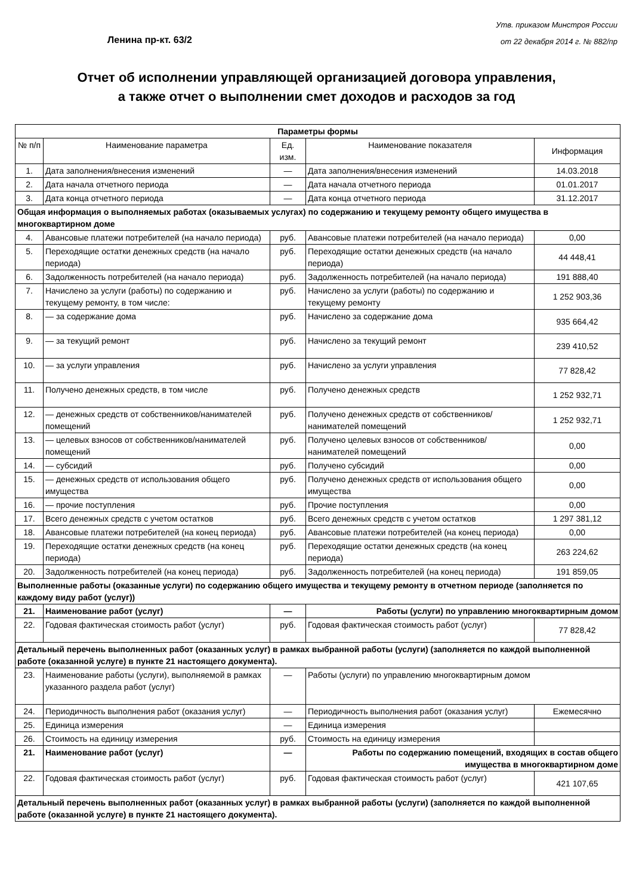Ленина пр-кт. 63/2
Утв. приказом Минстроя России
от 22 декабря 2014 г. № 882/пр
Отчет об исполнении управляющей организацией договора управления,
а также отчет о выполнении смет доходов и расходов за год
| Параметры формы | | | | |
| № п/п | Наименование параметра | Ед. изм. | Наименование показателя | Информация |
| 1. | Дата заполнения/внесения изменений | — | Дата заполнения/внесения изменений | 14.03.2018 |
| 2. | Дата начала отчетного периода | — | Дата начала отчетного периода | 01.01.2017 |
| 3. | Дата конца отчетного периода | — | Дата конца отчетного периода | 31.12.2017 |
| Общая информация о выполняемых работах (оказываемых услугах) по содержанию и текущему ремонту общего имущества в многоквартирном доме | | | | |
| 4. | Авансовые платежи потребителей (на начало периода) | руб. | Авансовые платежи потребителей (на начало периода) | 0,00 |
| 5. | Переходящие остатки денежных средств (на начало периода) | руб. | Переходящие остатки денежных средств (на начало периода) | 44 448,41 |
| 6. | Задолженность потребителей (на начало периода) | руб. | Задолженность потребителей (на начало периода) | 191 888,40 |
| 7. | Начислено за услуги (работы) по содержанию и текущему ремонту, в том числе: | руб. | Начислено за услуги (работы) по содержанию и текущему ремонту | 1 252 903,36 |
| 8. | — за содержание дома | руб. | Начислено за содержание дома | 935 664,42 |
| 9. | — за текущий ремонт | руб. | Начислено за текущий ремонт | 239 410,52 |
| 10. | — за услуги управления | руб. | Начислено за услуги управления | 77 828,42 |
| 11. | Получено денежных средств, в том числе | руб. | Получено денежных средств | 1 252 932,71 |
| 12. | — денежных средств от собственников/нанимателей помещений | руб. | Получено денежных средств от собственников/нанимателей помещений | 1 252 932,71 |
| 13. | — целевых взносов от собственников/нанимателей помещений | руб. | Получено целевых взносов от собственников/нанимателей помещений | 0,00 |
| 14. | — субсидий | руб. | Получено субсидий | 0,00 |
| 15. | — денежных средств от использования общего имущества | руб. | Получено денежных средств от использования общего имущества | 0,00 |
| 16. | — прочие поступления | руб. | Прочие поступления | 0,00 |
| 17. | Всего денежных средств с учетом остатков | руб. | Всего денежных средств с учетом остатков | 1 297 381,12 |
| 18. | Авансовые платежи потребителей (на конец периода) | руб. | Авансовые платежи потребителей (на конец периода) | 0,00 |
| 19. | Переходящие остатки денежных средств (на конец периода) | руб. | Переходящие остатки денежных средств (на конец периода) | 263 224,62 |
| 20. | Задолженность потребителей (на конец периода) | руб. | Задолженность потребителей (на конец периода) | 191 859,05 |
| Выполненные работы (оказанные услуги) по содержанию общего имущества и текущему ремонту в отчетном периоде (заполняется по каждому виду работ (услуг)) | | | | |
| 21. | Наименование работ (услуг) | — | Работы (услуги) по управлению многоквартирным домом | |
| 22. | Годовая фактическая стоимость работ (услуг) | руб. | Годовая фактическая стоимость работ (услуг) | 77 828,42 |
| Детальный перечень выполненных работ (оказанных услуг) в рамках выбранной работы (услуги) (заполняется по каждой выполненной работе (оказанной услуге) в пункте 21 настоящего документа). | | | | |
| 23. | Наименование работы (услуги), выполняемой в рамках указанного раздела работ (услуг) | — | Работы (услуги) по управлению многоквартирным домом | |
| 24. | Периодичность выполнения работ (оказания услуг) | — | Периодичность выполнения работ (оказания услуг) | Ежемесячно |
| 25. | Единица измерения | — | Единица измерения | |
| 26. | Стоимость на единицу измерения | руб. | Стоимость на единицу измерения | |
| 21. | Наименование работ (услуг) | — | Работы по содержанию помещений, входящих в состав общего имущества в многоквартирном доме | |
| 22. | Годовая фактическая стоимость работ (услуг) | руб. | Годовая фактическая стоимость работ (услуг) | 421 107,65 |
| Детальный перечень выполненных работ (оказанных услуг) в рамках выбранной работы (услуги) (заполняется по каждой выполненной работе (оказанной услуге) в пункте 21 настоящего документа). | | | | |